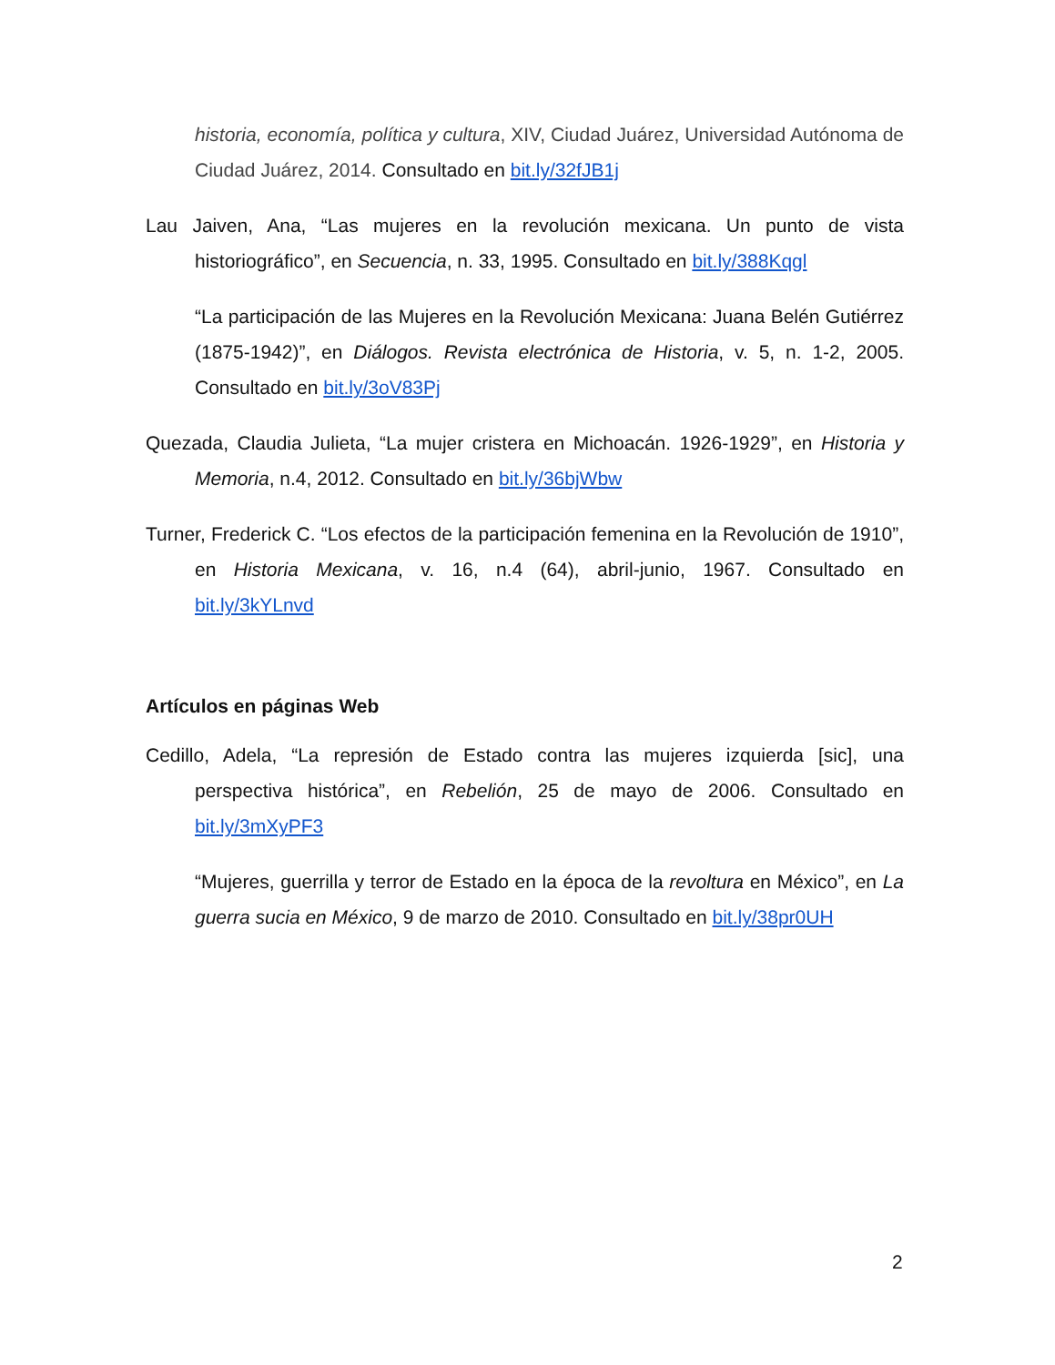historia, economía, política y cultura, XIV, Ciudad Juárez, Universidad Autónoma de Ciudad Juárez, 2014. Consultado en bit.ly/32fJB1j
Lau Jaiven, Ana, “Las mujeres en la revolución mexicana. Un punto de vista historiográfico”, en Secuencia, n. 33, 1995. Consultado en bit.ly/388Kqgl
“La participación de las Mujeres en la Revolución Mexicana: Juana Belén Gutiérrez (1875-1942)”, en Diálogos. Revista electrónica de Historia, v. 5, n. 1-2, 2005. Consultado en bit.ly/3oV83Pj
Quezada, Claudia Julieta, “La mujer cristera en Michoacán. 1926-1929”, en Historia y Memoria, n.4, 2012. Consultado en bit.ly/36bjWbw
Turner, Frederick C. “Los efectos de la participación femenina en la Revolución de 1910”, en Historia Mexicana, v. 16, n.4 (64), abril-junio, 1967. Consultado en bit.ly/3kYLnvd
Artículos en páginas Web
Cedillo, Adela, “La represión de Estado contra las mujeres izquierda [sic], una perspectiva histórica”, en Rebelión, 25 de mayo de 2006. Consultado en bit.ly/3mXyPF3
“Mujeres, guerrilla y terror de Estado en la época de la revoltura en México”, en La guerra sucia en México, 9 de marzo de 2010. Consultado en bit.ly/38pr0UH
2